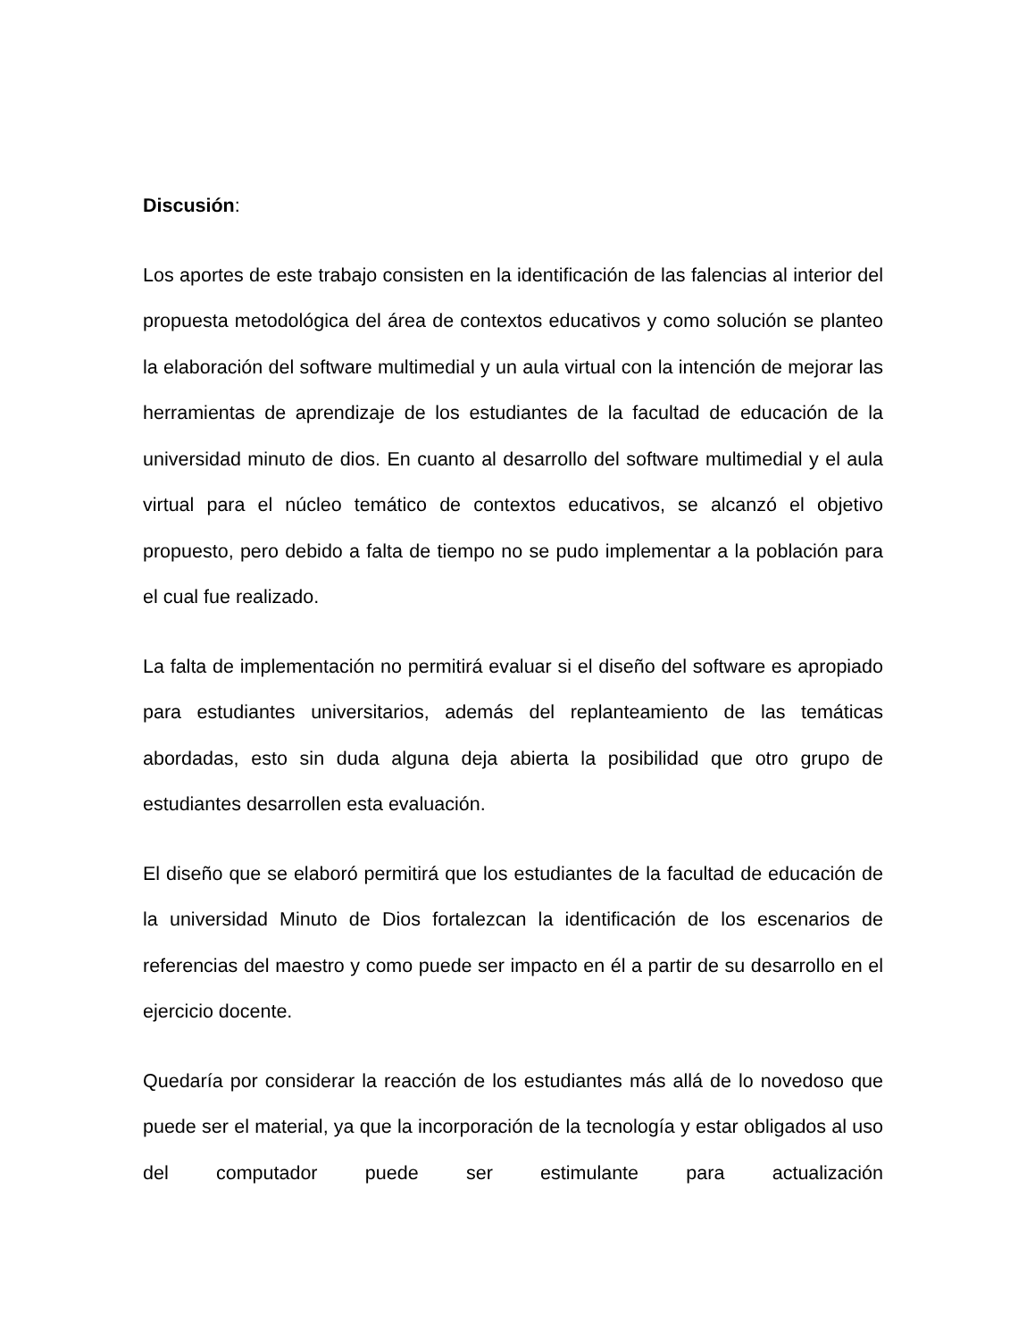Discusión:
Los aportes de este trabajo consisten en la identificación de las falencias al interior del propuesta metodológica del área de contextos educativos y como solución se planteo la elaboración del software multimedial y un aula virtual con la intención de mejorar las herramientas de aprendizaje de los estudiantes de la facultad de educación de la universidad minuto de dios. En cuanto al desarrollo del software multimedial y el aula virtual para el núcleo temático de contextos educativos, se alcanzó el objetivo propuesto, pero debido a falta de tiempo no se pudo implementar a la población para el cual fue realizado.
La falta de implementación no permitirá evaluar si el diseño del software es apropiado para estudiantes universitarios, además del replanteamiento de las temáticas abordadas, esto sin duda alguna deja abierta la posibilidad que otro grupo de estudiantes desarrollen esta evaluación.
El diseño que se elaboró permitirá que los estudiantes de la facultad de educación de la universidad Minuto de Dios fortalezcan la identificación de los escenarios de referencias del maestro y como puede ser impacto en él a partir de su desarrollo en el ejercicio docente.
Quedaría por considerar la reacción de los estudiantes más allá de lo novedoso que puede ser el material, ya que la incorporación de la tecnología y estar obligados al uso del computador puede ser estimulante para actualización